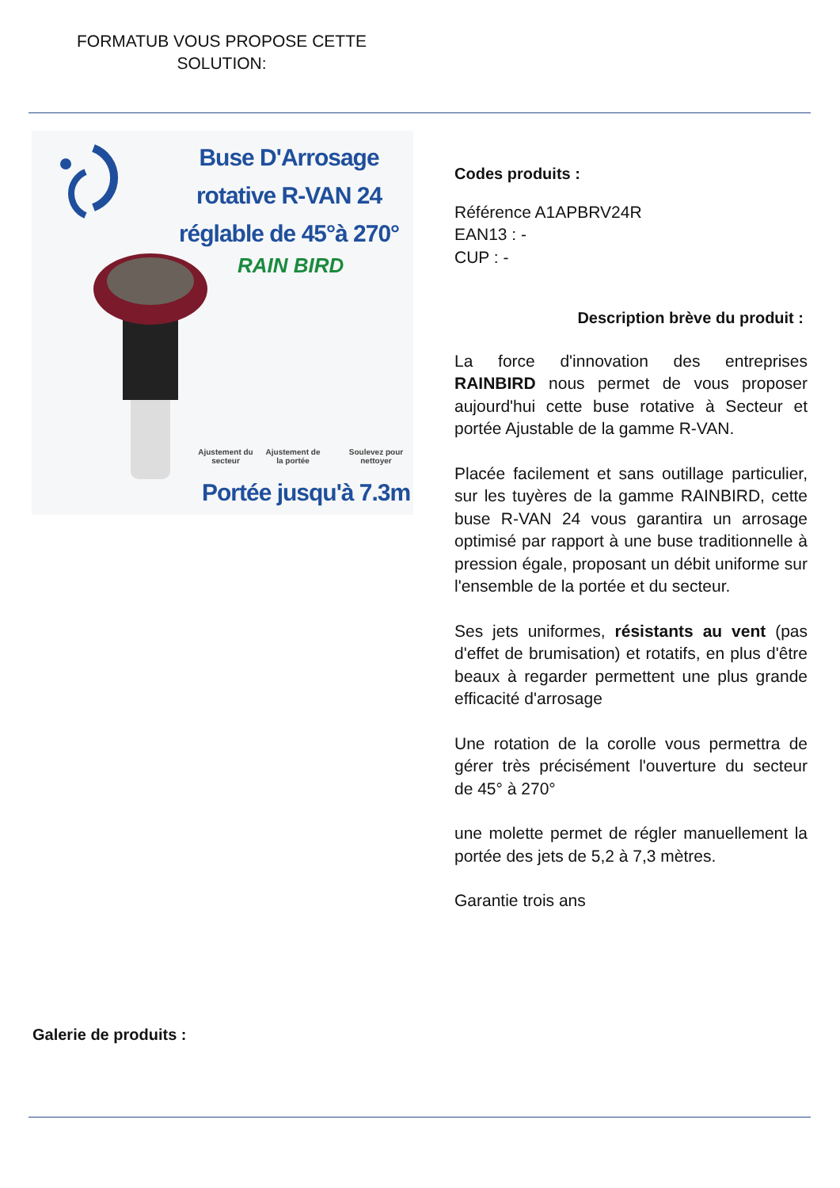FORMATUB VOUS PROPOSE CETTE SOLUTION:
Buse D'Arrosage rotative R-VAN 24 réglable de 45°à 270°
RAIN BIRD
Ajustement du secteur
Ajustement de la portée
Soulevez pour nettoyer
Portée jusqu'à 7.3m
Codes produits :
Référence A1APBRV24R
EAN13 : -
CUP : -
Description brève du produit :
La force d'innovation des entreprises RAINBIRD nous permet de vous proposer aujourd'hui cette buse rotative à Secteur et portée Ajustable de la gamme R-VAN.
Placée facilement et sans outillage particulier, sur les tuyères de la gamme RAINBIRD, cette buse R-VAN 24 vous garantira un arrosage optimisé par rapport à une buse traditionnelle à pression égale, proposant un débit uniforme sur l'ensemble de la portée et du secteur.
Ses jets uniformes, résistants au vent (pas d'effet de brumisation) et rotatifs, en plus d'être beaux à regarder permettent une plus grande efficacité d'arrosage
Une rotation de la corolle vous permettra de gérer très précisément l'ouverture du secteur de 45° à 270°
une molette permet de régler manuellement la portée des jets de 5,2 à 7,3 mètres.
Garantie trois ans
Galerie de produits :